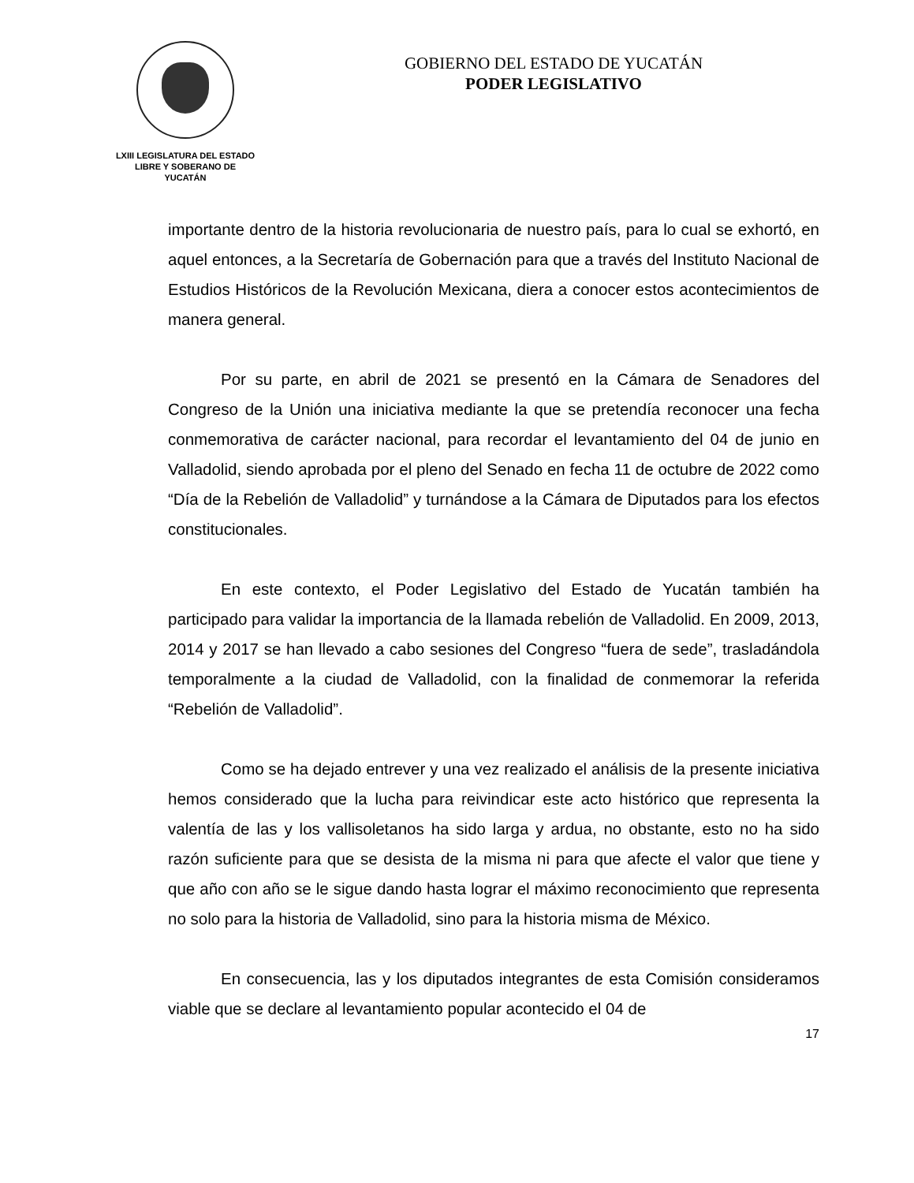LXIII LEGISLATURA DEL ESTADO
LIBRE Y SOBERANO DE
YUCATÁN
GOBIERNO DEL ESTADO DE YUCATÁN
PODER LEGISLATIVO
importante dentro de la historia revolucionaria de nuestro país, para lo cual se exhortó, en aquel entonces, a la Secretaría de Gobernación para que a través del Instituto Nacional de Estudios Históricos de la Revolución Mexicana, diera a conocer estos acontecimientos de manera general.
Por su parte, en abril de 2021 se presentó en la Cámara de Senadores del Congreso de la Unión una iniciativa mediante la que se pretendía reconocer una fecha conmemorativa de carácter nacional, para recordar el levantamiento del 04 de junio en Valladolid, siendo aprobada por el pleno del Senado en fecha 11 de octubre de 2022 como “Día de la Rebelión de Valladolid” y turnándose a la Cámara de Diputados para los efectos constitucionales.
En este contexto, el Poder Legislativo del Estado de Yucatán también ha participado para validar la importancia de la llamada rebelión de Valladolid. En 2009, 2013, 2014 y 2017 se han llevado a cabo sesiones del Congreso “fuera de sede”, trasladándola temporalmente a la ciudad de Valladolid, con la finalidad de conmemorar la referida “Rebelión de Valladolid”.
Como se ha dejado entrever y una vez realizado el análisis de la presente iniciativa hemos considerado que la lucha para reivindicar este acto histórico que representa la valentía de las y los vallisoletanos ha sido larga y ardua, no obstante, esto no ha sido razón suficiente para que se desista de la misma ni para que afecte el valor que tiene y que año con año se le sigue dando hasta lograr el máximo reconocimiento que representa no solo para la historia de Valladolid, sino para la historia misma de México.
En consecuencia, las y los diputados integrantes de esta Comisión consideramos viable que se declare al levantamiento popular acontecido el 04 de
17